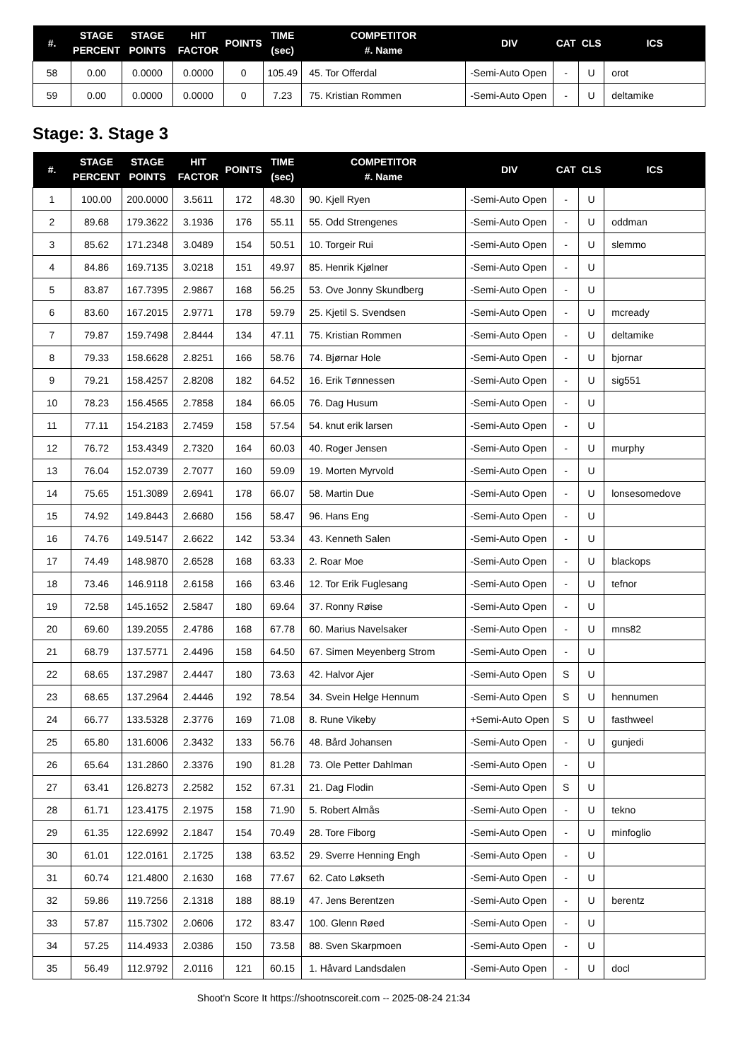| #. | STAGE PERCENT | STAGE POINTS | HIT FACTOR | POINTS | TIME (sec) | COMPETITOR #. Name | DIV | CAT | CLS | ICS |
| --- | --- | --- | --- | --- | --- | --- | --- | --- | --- | --- |
| 58 | 0.00 | 0.0000 | 0.0000 | 0 | 105.49 | 45. Tor Offerdal | -Semi-Auto Open | - | U | orot |
| 59 | 0.00 | 0.0000 | 0.0000 | 0 | 7.23 | 75. Kristian Rommen | -Semi-Auto Open | - | U | deltamike |
Stage: 3. Stage 3
| #. | STAGE PERCENT | STAGE POINTS | HIT FACTOR | POINTS | TIME (sec) | COMPETITOR #. Name | DIV | CAT | CLS | ICS |
| --- | --- | --- | --- | --- | --- | --- | --- | --- | --- | --- |
| 1 | 100.00 | 200.0000 | 3.5611 | 172 | 48.30 | 90. Kjell Ryen | -Semi-Auto Open | - | U | |
| 2 | 89.68 | 179.3622 | 3.1936 | 176 | 55.11 | 55. Odd Strengenes | -Semi-Auto Open | - | U | oddman |
| 3 | 85.62 | 171.2348 | 3.0489 | 154 | 50.51 | 10. Torgeir Rui | -Semi-Auto Open | - | U | slemmo |
| 4 | 84.86 | 169.7135 | 3.0218 | 151 | 49.97 | 85. Henrik Kjølner | -Semi-Auto Open | - | U | |
| 5 | 83.87 | 167.7395 | 2.9867 | 168 | 56.25 | 53. Ove Jonny Skundberg | -Semi-Auto Open | - | U | |
| 6 | 83.60 | 167.2015 | 2.9771 | 178 | 59.79 | 25. Kjetil S. Svendsen | -Semi-Auto Open | - | U | mcready |
| 7 | 79.87 | 159.7498 | 2.8444 | 134 | 47.11 | 75. Kristian Rommen | -Semi-Auto Open | - | U | deltamike |
| 8 | 79.33 | 158.6628 | 2.8251 | 166 | 58.76 | 74. Bjørnar Hole | -Semi-Auto Open | - | U | bjornar |
| 9 | 79.21 | 158.4257 | 2.8208 | 182 | 64.52 | 16. Erik Tønnessen | -Semi-Auto Open | - | U | sig551 |
| 10 | 78.23 | 156.4565 | 2.7858 | 184 | 66.05 | 76. Dag Husum | -Semi-Auto Open | - | U | |
| 11 | 77.11 | 154.2183 | 2.7459 | 158 | 57.54 | 54. knut erik larsen | -Semi-Auto Open | - | U | |
| 12 | 76.72 | 153.4349 | 2.7320 | 164 | 60.03 | 40. Roger Jensen | -Semi-Auto Open | - | U | murphy |
| 13 | 76.04 | 152.0739 | 2.7077 | 160 | 59.09 | 19. Morten Myrvold | -Semi-Auto Open | - | U | |
| 14 | 75.65 | 151.3089 | 2.6941 | 178 | 66.07 | 58. Martin Due | -Semi-Auto Open | - | U | lonsesomedove |
| 15 | 74.92 | 149.8443 | 2.6680 | 156 | 58.47 | 96. Hans Eng | -Semi-Auto Open | - | U | |
| 16 | 74.76 | 149.5147 | 2.6622 | 142 | 53.34 | 43. Kenneth Salen | -Semi-Auto Open | - | U | |
| 17 | 74.49 | 148.9870 | 2.6528 | 168 | 63.33 | 2. Roar Moe | -Semi-Auto Open | - | U | blackops |
| 18 | 73.46 | 146.9118 | 2.6158 | 166 | 63.46 | 12. Tor Erik Fuglesang | -Semi-Auto Open | - | U | tefnor |
| 19 | 72.58 | 145.1652 | 2.5847 | 180 | 69.64 | 37. Ronny Røise | -Semi-Auto Open | - | U | |
| 20 | 69.60 | 139.2055 | 2.4786 | 168 | 67.78 | 60. Marius Navelsaker | -Semi-Auto Open | - | U | mns82 |
| 21 | 68.79 | 137.5771 | 2.4496 | 158 | 64.50 | 67. Simen Meyenberg Strom | -Semi-Auto Open | - | U | |
| 22 | 68.65 | 137.2987 | 2.4447 | 180 | 73.63 | 42. Halvor Ajer | -Semi-Auto Open | S | U | |
| 23 | 68.65 | 137.2964 | 2.4446 | 192 | 78.54 | 34. Svein Helge Hennum | -Semi-Auto Open | S | U | hennumen |
| 24 | 66.77 | 133.5328 | 2.3776 | 169 | 71.08 | 8. Rune Vikeby | +Semi-Auto Open | S | U | fasthweel |
| 25 | 65.80 | 131.6006 | 2.3432 | 133 | 56.76 | 48. Bård Johansen | -Semi-Auto Open | - | U | gunjedi |
| 26 | 65.64 | 131.2860 | 2.3376 | 190 | 81.28 | 73. Ole Petter Dahlman | -Semi-Auto Open | - | U | |
| 27 | 63.41 | 126.8273 | 2.2582 | 152 | 67.31 | 21. Dag Flodin | -Semi-Auto Open | S | U | |
| 28 | 61.71 | 123.4175 | 2.1975 | 158 | 71.90 | 5. Robert Almås | -Semi-Auto Open | - | U | tekno |
| 29 | 61.35 | 122.6992 | 2.1847 | 154 | 70.49 | 28. Tore Fiborg | -Semi-Auto Open | - | U | minfoglio |
| 30 | 61.01 | 122.0161 | 2.1725 | 138 | 63.52 | 29. Sverre Henning Engh | -Semi-Auto Open | - | U | |
| 31 | 60.74 | 121.4800 | 2.1630 | 168 | 77.67 | 62. Cato Løkseth | -Semi-Auto Open | - | U | |
| 32 | 59.86 | 119.7256 | 2.1318 | 188 | 88.19 | 47. Jens Berentzen | -Semi-Auto Open | - | U | berentz |
| 33 | 57.87 | 115.7302 | 2.0606 | 172 | 83.47 | 100. Glenn Røed | -Semi-Auto Open | - | U | |
| 34 | 57.25 | 114.4933 | 2.0386 | 150 | 73.58 | 88. Sven Skarpmoen | -Semi-Auto Open | - | U | |
| 35 | 56.49 | 112.9792 | 2.0116 | 121 | 60.15 | 1. Håvard Landsdalen | -Semi-Auto Open | - | U | docl |
Shoot'n Score It https://shootnscoreit.com -- 2025-08-24 21:34